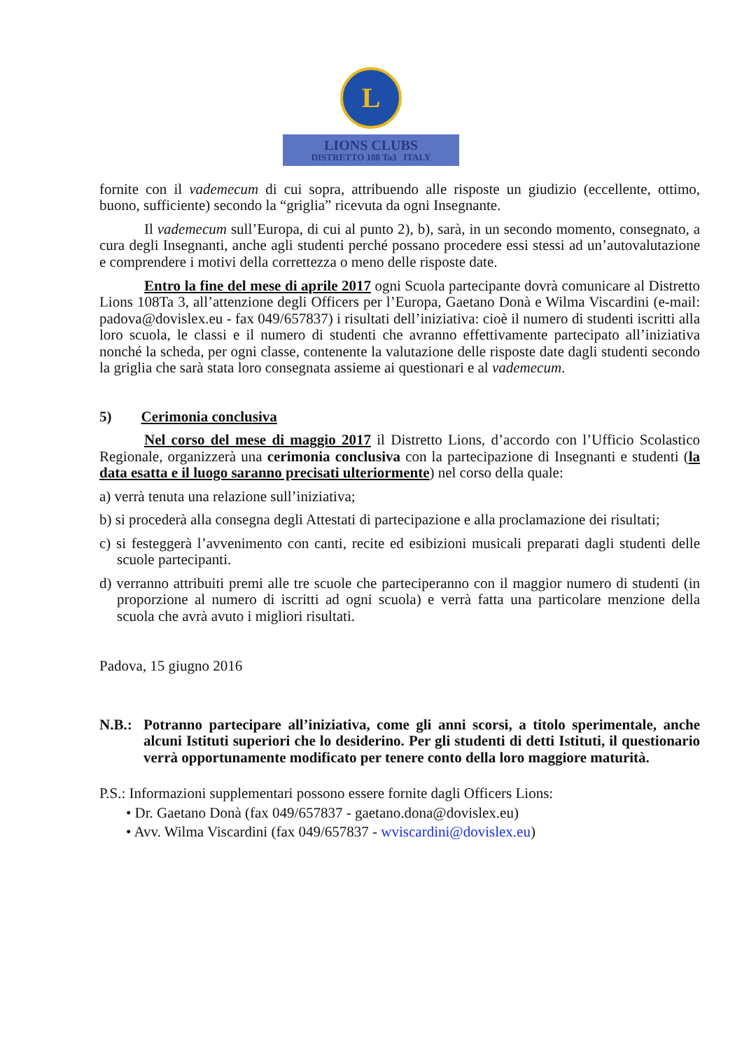L
LIONS CLUBS
DISTRETTO 108 Ta3 ITALY
fornite con il vademecum di cui sopra, attribuendo alle risposte un giudizio (eccellente, ottimo, buono, sufficiente) secondo la “griglia” ricevuta da ogni Insegnante.
Il vademecum sull’Europa, di cui al punto 2), b), sarà, in un secondo momento, consegnato, a cura degli Insegnanti, anche agli studenti perché possano procedere essi stessi ad un’autovalutazione e comprendere i motivi della correttezza o meno delle risposte date.
Entro la fine del mese di aprile 2017 ogni Scuola partecipante dovrà comunicare al Distretto Lions 108Ta 3, all’attenzione degli Officers per l’Europa, Gaetano Donà e Wilma Viscardini (e-mail: padova@dovislex.eu - fax 049/657837) i risultati dell’iniziativa: cioè il numero di studenti iscritti alla loro scuola, le classi e il numero di studenti che avranno effettivamente partecipato all’iniziativa nonché la scheda, per ogni classe, contenente la valutazione delle risposte date dagli studenti secondo la griglia che sarà stata loro consegnata assieme ai questionari e al vademecum.
5) Cerimonia conclusiva
Nel corso del mese di maggio 2017 il Distretto Lions, d’accordo con l’Ufficio Scolastico Regionale, organizzerà una cerimonia conclusiva con la partecipazione di Insegnanti e studenti (la data esatta e il luogo saranno precisati ulteriormente) nel corso della quale:
a) verrà tenuta una relazione sull’iniziativa;
b) si procederà alla consegna degli Attestati di partecipazione e alla proclamazione dei risultati;
c) si festeggerà l’avvenimento con canti, recite ed esibizioni musicali preparati dagli studenti delle scuole partecipanti.
d) verranno attribuiti premi alle tre scuole che parteciperanno con il maggior numero di studenti (in proporzione al numero di iscritti ad ogni scuola) e verrà fatta una particolare menzione della scuola che avrà avuto i migliori risultati.
Padova, 15 giugno 2016
N.B.: Potranno partecipare all’iniziativa, come gli anni scorsi, a titolo sperimentale, anche alcuni Istituti superiori che lo desiderino. Per gli studenti di detti Istituti, il questionario verrà opportunamente modificato per tenere conto della loro maggiore maturità.
P.S.: Informazioni supplementari possono essere fornite dagli Officers Lions:
• Dr. Gaetano Donà (fax 049/657837 - gaetano.dona@dovislex.eu)
• Avv. Wilma Viscardini (fax 049/657837 - wviscardini@dovislex.eu)